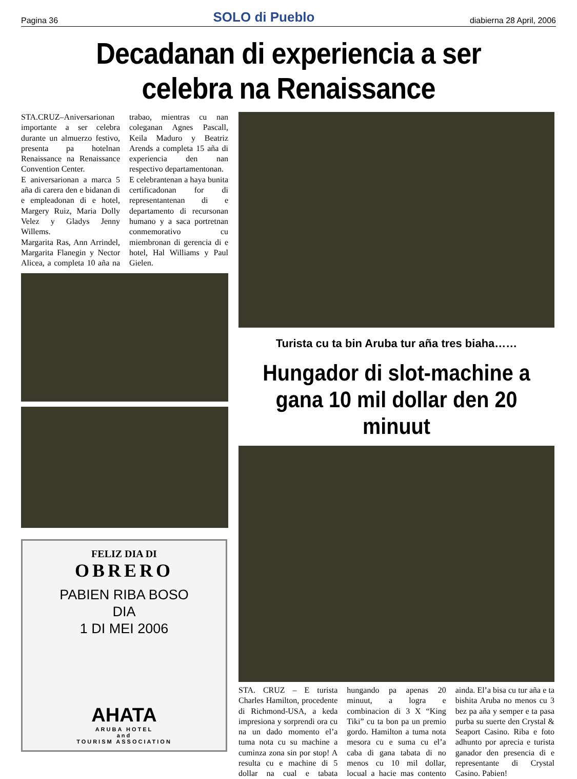Pagina 36 SOLO di Pueblo diabierna 28 April, 2006
Decadanan di experiencia a ser celebra na Renaissance
STA.CRUZ–Aniversarionan importante a ser celebra durante un almuerzo festivo, presenta pa hotelnan Renaissance na Renaissance Convention Center.
E aniversarionan a marca 5 aña di carera den e bidanan di e empleadonan di e hotel, Margery Ruiz, Maria Dolly Velez y Gladys Jenny Willems.
Margarita Ras, Ann Arrindel, Margarita Flanegin y Nector Alicea, a completa 10 aña na trabao, mientras cu nan coleganan Agnes Pascall, Keila Maduro y Beatriz Arends a completa 15 aña di experiencia den nan respectivo departamentonan.
E celebrantenan a haya bunita certificadonan for di representantenan di e departamento di recursonan humano y a saca portretnan conmemorativo cu miembronan di gerencia di e hotel, Hal Williams y Paul Gielen.
FELIZ DIA DI
OBRERO
PABIEN RIBA BOSO
DIA
1 DI MEI 2006
AHATA
ARUBA HOTEL
and
TOURISM ASSOCIATION
Turista cu ta bin Aruba tur aña tres biaha……
Hungador di slot-machine a gana 10 mil dollar den 20 minuut
STA. CRUZ – E turista Charles Hamilton, procedente di Richmond-USA, a keda impresiona y sorprendi ora cu na un dado momento el’a tuma nota cu su machine a cuminza zona sin por stop! A resulta cu e machine di 5 dollar na cual e tabata hungando pa apenas 20 minuut, a logra e combinacion di 3 X “King Tiki” cu ta bon pa un premio gordo. Hamilton a tuma nota mesora cu e suma cu el’a caba di gana tabata di no menos cu 10 mil dollar, locual a hacie mas contento ainda. El’a bisa cu tur aña e ta bishita Aruba no menos cu 3 bez pa aña y semper e ta pasa purba su suerte den Crystal & Seaport Casino. Riba e foto adhunto por aprecia e turista ganador den presencia di e representante di Crystal Casino. Pabien!